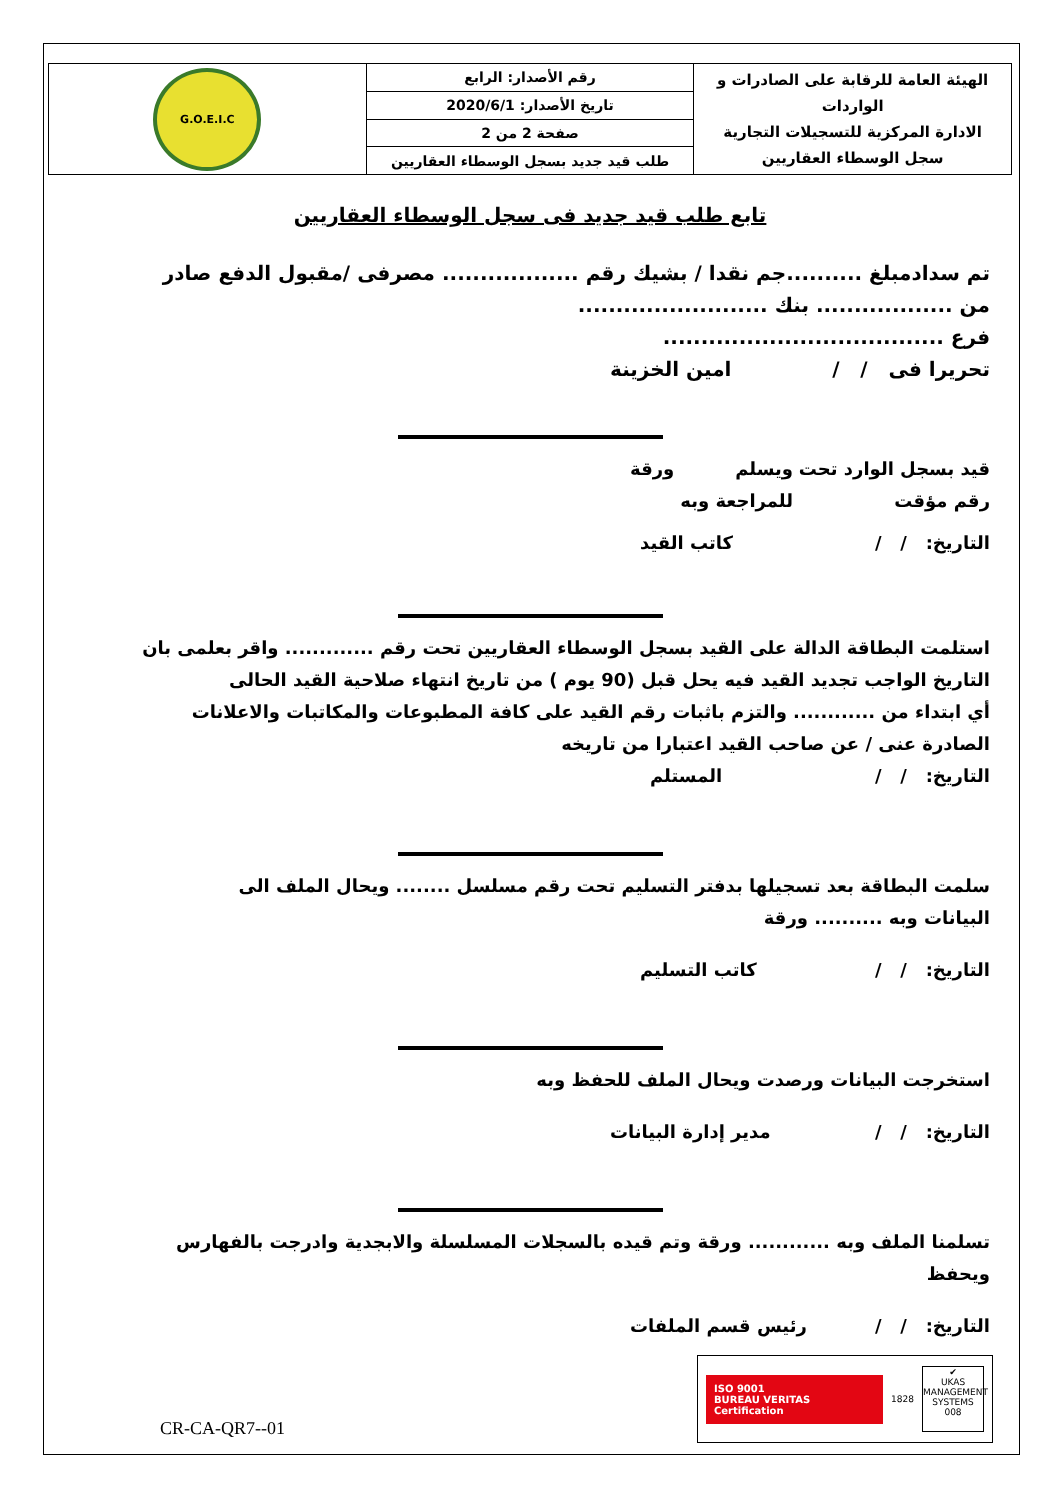| الهيئة العامة للرقابة على الصادرات و الواردات الادارة المركزية للتسجيلات التجارية سجل الوسطاء العقاريين | رقم الأصدار: الرابع | G.O.E.I.C |
| | تاريخ الأصدار: 2020/6/1 | |
| | صفحة 2 من 2 | |
| | طلب قيد جديد بسجل الوسطاء العقاريين | |
تابع طلب قيد جديد فى سجل الوسطاء العقاريين
تم سدادمبلغ ..........جم نقدا / بشيك رقم .................. مصرفى /مقبول الدفع صادر
من .................. بنك .........................
فرع .....................................
تحريرا فى / / امين الخزينة
قيد بسجل الوارد تحت رقم مؤقت ويسلم للمراجعة وبه ورقة
التاريخ: / / كاتب القيد
استلمت البطاقة الدالة على القيد بسجل الوسطاء العقاريين تحت رقم ............. واقر بعلمى بان
التاريخ الواجب تجديد القيد فيه يحل قبل (90 يوم ) من تاريخ انتهاء صلاحية القيد الحالى
أي ابتداء من ............ والتزم باثبات رقم القيد على كافة المطبوعات والمكاتبات والاعلانات
الصادرة عنى / عن صاحب القيد اعتبارا من تاريخه
التاريخ: / / المستلم
سلمت البطاقة بعد تسجيلها بدفتر التسليم تحت رقم مسلسل ........ ويحال الملف الى
البيانات وبه .......... ورقة
التاريخ: / / كاتب التسليم
استخرجت البيانات ورصدت ويحال الملف للحفظ وبه
التاريخ: / / مدير إدارة البيانات
تسلمنا الملف وبه ............ ورقة وتم قيده بالسجلات المسلسلة والابجدية وادرجت بالفهارس
ويحفظ
التاريخ: / / رئيس قسم الملفات
CR-CA-QR7--01
ISO 9001
BUREAU VERITAS
Certification
1828
✔
UKAS
MANAGEMENT SYSTEMS
008